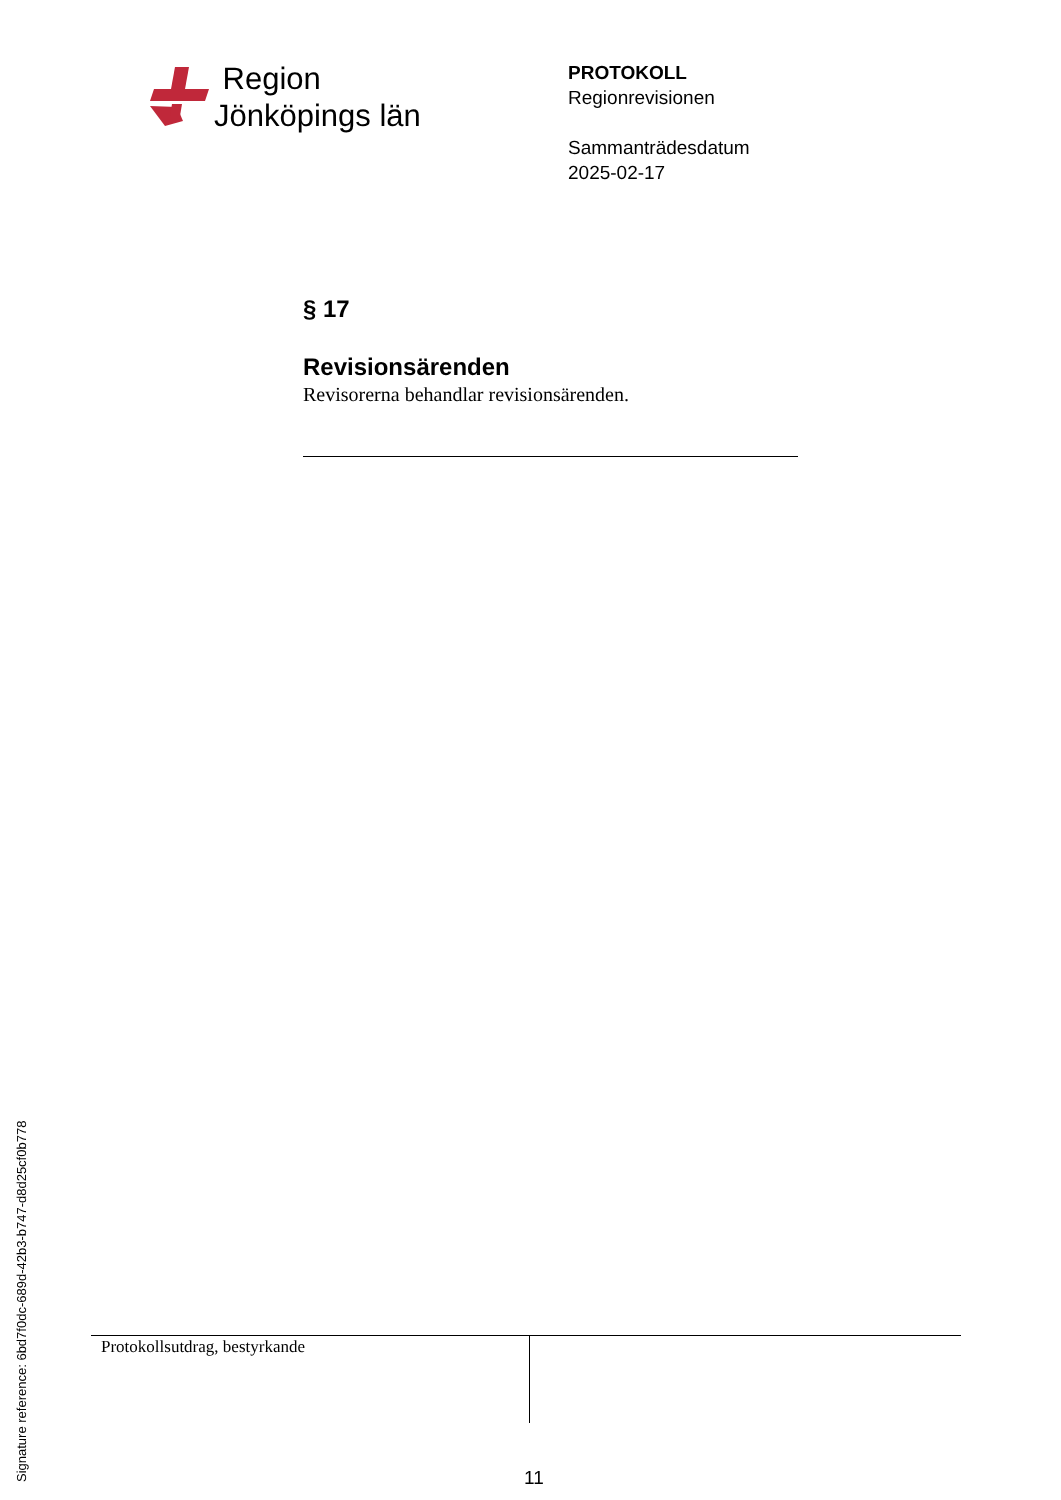Region
Jönköpings län
PROTOKOLL
Regionrevisionen
Sammanträdesdatum
2025-02-17
§ 17
Revisionsärenden
Revisorerna behandlar revisionsärenden.
Protokollsutdrag, bestyrkande
11
Signature reference: 6bd7f0dc-689d-42b3-b747-d8d25cf0b778